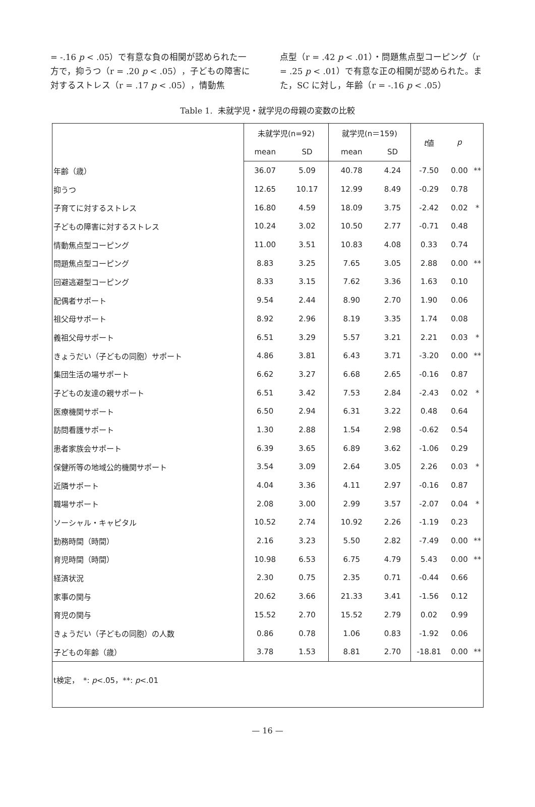= -.16 p < .05）で有意な負の相関が認められた一方で，抑うつ（r = .20 p < .05），子どもの障害に対するストレス（r = .17 p < .05），情動焦
点型（r = .42 p < .01）・問題焦点型コーピング（r = .25 p < .01）で有意な正の相関が認められた。また，SC に対し，年齢（r = -.16 p < .05）
Table 1. 未就学児・就学児の母親の変数の比較
| | 未就学児(n=92) | | 就学児(n＝159) | | t 値 | p | |
| --- | --- | --- | --- | --- | --- | --- | --- |
| | mean | SD | mean | SD | | | |
| 年齢（歳） | 36.07 | 5.09 | 40.78 | 4.24 | -7.50 | 0.00 | ** |
| 抑うつ | 12.65 | 10.17 | 12.99 | 8.49 | -0.29 | 0.78 | |
| 子育てに対するストレス | 16.80 | 4.59 | 18.09 | 3.75 | -2.42 | 0.02 | * |
| 子どもの障害に対するストレス | 10.24 | 3.02 | 10.50 | 2.77 | -0.71 | 0.48 | |
| 情動焦点型コーピング | 11.00 | 3.51 | 10.83 | 4.08 | 0.33 | 0.74 | |
| 問題焦点型コーピング | 8.83 | 3.25 | 7.65 | 3.05 | 2.88 | 0.00 | ** |
| 回避逃避型コーピング | 8.33 | 3.15 | 7.62 | 3.36 | 1.63 | 0.10 | |
| 配偶者サポート | 9.54 | 2.44 | 8.90 | 2.70 | 1.90 | 0.06 | |
| 祖父母サポート | 8.92 | 2.96 | 8.19 | 3.35 | 1.74 | 0.08 | |
| 義祖父母サポート | 6.51 | 3.29 | 5.57 | 3.21 | 2.21 | 0.03 | * |
| きょうだい（子どもの同胞）サポート | 4.86 | 3.81 | 6.43 | 3.71 | -3.20 | 0.00 | ** |
| 集団生活の場サポート | 6.62 | 3.27 | 6.68 | 2.65 | -0.16 | 0.87 | |
| 子どもの友達の親サポート | 6.51 | 3.42 | 7.53 | 2.84 | -2.43 | 0.02 | * |
| 医療機関サポート | 6.50 | 2.94 | 6.31 | 3.22 | 0.48 | 0.64 | |
| 訪問看護サポート | 1.30 | 2.88 | 1.54 | 2.98 | -0.62 | 0.54 | |
| 患者家族会サポート | 6.39 | 3.65 | 6.89 | 3.62 | -1.06 | 0.29 | |
| 保健所等の地域公的機関サポート | 3.54 | 3.09 | 2.64 | 3.05 | 2.26 | 0.03 | * |
| 近隣サポート | 4.04 | 3.36 | 4.11 | 2.97 | -0.16 | 0.87 | |
| 職場サポート | 2.08 | 3.00 | 2.99 | 3.57 | -2.07 | 0.04 | * |
| ソーシャル・キャピタル | 10.52 | 2.74 | 10.92 | 2.26 | -1.19 | 0.23 | |
| 勤務時間（時間） | 2.16 | 3.23 | 5.50 | 2.82 | -7.49 | 0.00 | ** |
| 育児時間（時間） | 10.98 | 6.53 | 6.75 | 4.79 | 5.43 | 0.00 | ** |
| 経済状況 | 2.30 | 0.75 | 2.35 | 0.71 | -0.44 | 0.66 | |
| 家事の関与 | 20.62 | 3.66 | 21.33 | 3.41 | -1.56 | 0.12 | |
| 育児の関与 | 15.52 | 2.70 | 15.52 | 2.79 | 0.02 | 0.99 | |
| きょうだい（子どもの同胞）の人数 | 0.86 | 0.78 | 1.06 | 0.83 | -1.92 | 0.06 | |
| 子どもの年齢（歳） | 3.78 | 1.53 | 8.81 | 2.70 | -18.81 | 0.00 | ** |
| t検定， *: p <.05，**: p <.01 | | | | | | | |
— 16 —